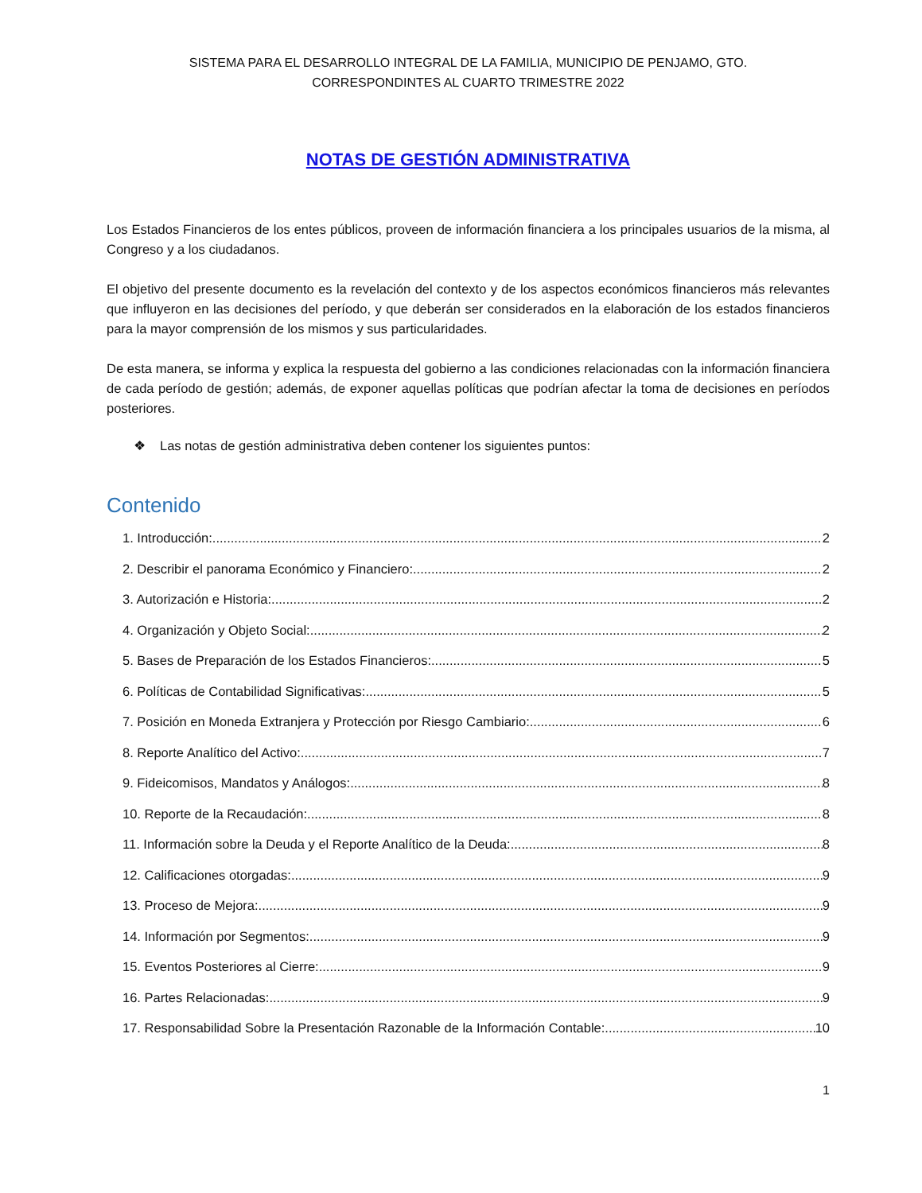SISTEMA PARA EL DESARROLLO INTEGRAL DE LA FAMILIA, MUNICIPIO DE PENJAMO, GTO.
CORRESPONDINTES AL CUARTO TRIMESTRE 2022
NOTAS DE GESTIÓN ADMINISTRATIVA
Los Estados Financieros de los entes públicos, proveen de información financiera a los principales usuarios de la misma, al Congreso y a los ciudadanos.
El objetivo del presente documento es la revelación del contexto y de los aspectos económicos financieros más relevantes que influyeron en las decisiones del período, y que deberán ser considerados en la elaboración de los estados financieros para la mayor comprensión de los mismos y sus particularidades.
De esta manera, se informa y explica la respuesta del gobierno a las condiciones relacionadas con la información financiera de cada período de gestión; además, de exponer aquellas políticas que podrían afectar la toma de decisiones en períodos posteriores.
❖ Las notas de gestión administrativa deben contener los siguientes puntos:
Contenido
1. Introducción: 2
2. Describir el panorama Económico y Financiero: 2
3. Autorización e Historia: 2
4. Organización y Objeto Social: 2
5. Bases de Preparación de los Estados Financieros: 5
6. Políticas de Contabilidad Significativas: 5
7. Posición en Moneda Extranjera y Protección por Riesgo Cambiario: 6
8. Reporte Analítico del Activo: 7
9. Fideicomisos, Mandatos y Análogos: 8
10. Reporte de la Recaudación: 8
11. Información sobre la Deuda y el Reporte Analítico de la Deuda: 8
12. Calificaciones otorgadas: 9
13. Proceso de Mejora: 9
14. Información por Segmentos: 9
15. Eventos Posteriores al Cierre: 9
16. Partes Relacionadas: 9
17. Responsabilidad Sobre la Presentación Razonable de la Información Contable: 10
1